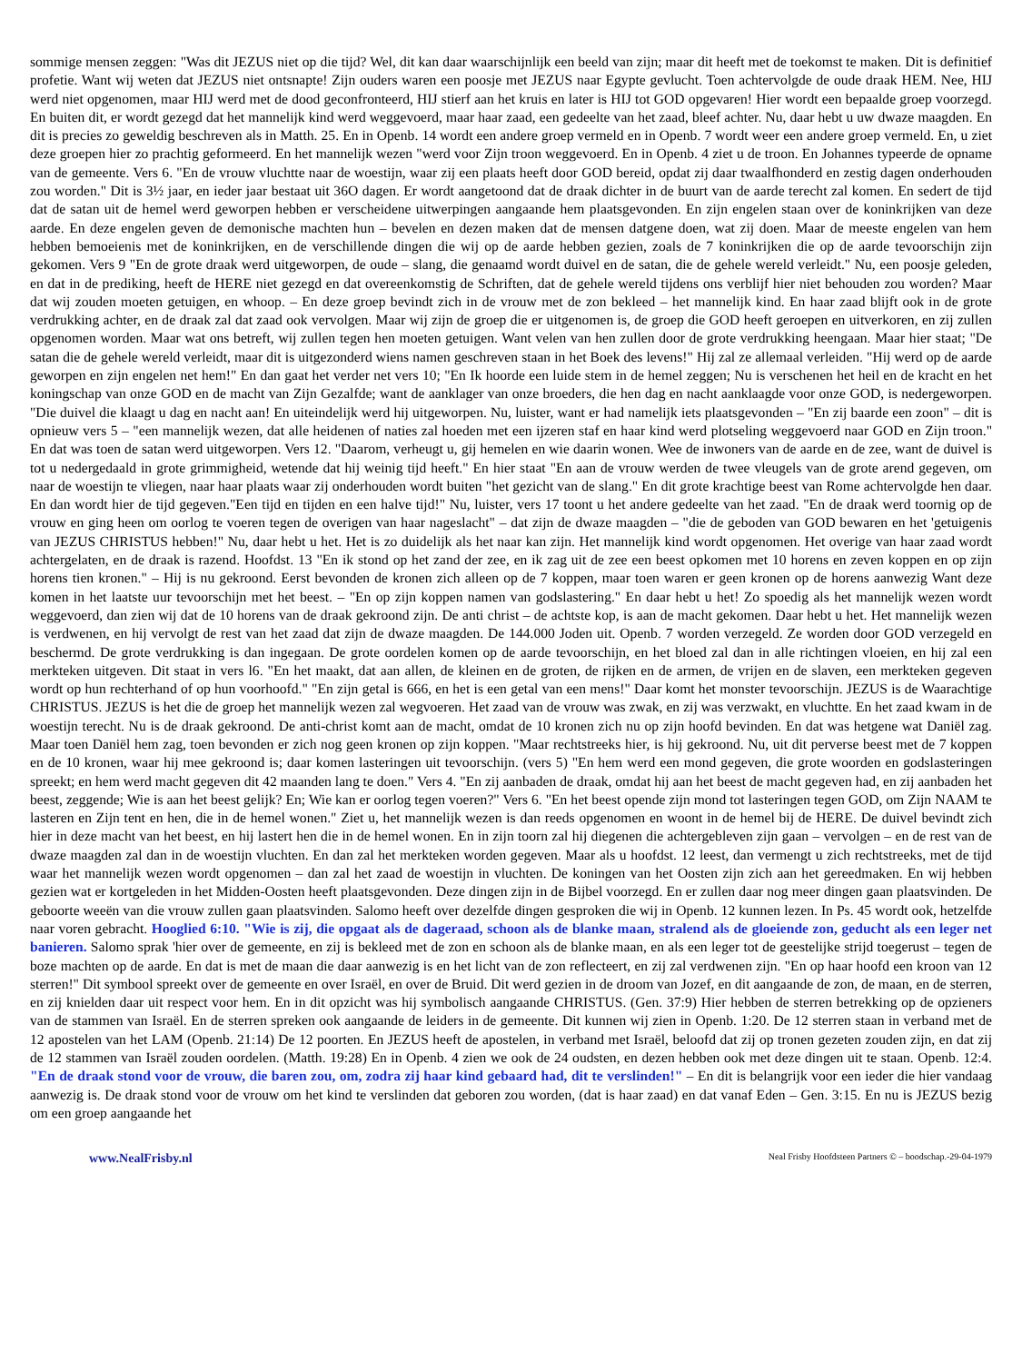sommige mensen zeggen: "Was dit JEZUS niet op die tijd? Wel, dit kan daar waarschijnlijk een beeld van zijn; maar dit heeft met de toekomst te maken. Dit is definitief profetie. Want wij weten dat JEZUS niet ontsnapte! Zijn ouders waren een poosje met JEZUS naar Egypte gevlucht. Toen achtervolgde de oude draak HEM. Nee, HIJ werd niet opgenomen, maar HIJ werd met de dood geconfronteerd, HIJ stierf aan het kruis en later is HIJ tot GOD opgevaren! Hier wordt een bepaalde groep voorzegd. En buiten dit, er wordt gezegd dat het mannelijk kind werd weggevoerd, maar haar zaad, een gedeelte van het zaad, bleef achter. Nu, daar hebt u uw dwaze maagden. En dit is precies zo geweldig beschreven als in Matth. 25. En in Openb. 14 wordt een andere groep vermeld en in Openb. 7 wordt weer een andere groep vermeld. En, u ziet deze groepen hier zo prachtig geformeerd. En het mannelijk wezen "werd voor Zijn troon weggevoerd. En in Openb. 4 ziet u de troon. En Johannes typeerde de opname van de gemeente. Vers 6. "En de vrouw vluchtte naar de woestijn, waar zij een plaats heeft door GOD bereid, opdat zij daar twaalfhonderd en zestig dagen onderhouden zou worden." Dit is 3½ jaar, en ieder jaar bestaat uit 36O dagen. Er wordt aangetoond dat de draak dichter in de buurt van de aarde terecht zal komen. En sedert de tijd dat de satan uit de hemel werd geworpen hebben er verscheidene uitwerpingen aangaande hem plaatsgevonden. En zijn engelen staan over de koninkrijken van deze aarde. En deze engelen geven de demonische machten hun – bevelen en dezen maken dat de mensen datgene doen, wat zij doen. Maar de meeste engelen van hem hebben bemoeienis met de koninkrijken, en de verschillende dingen die wij op de aarde hebben gezien, zoals de 7 koninkrijken die op de aarde tevoorschijn zijn gekomen. Vers 9 "En de grote draak werd uitgeworpen, de oude – slang, die genaamd wordt duivel en de satan, die de gehele wereld verleidt." Nu, een poosje geleden, en dat in de prediking, heeft de HERE niet gezegd en dat overeenkomstig de Schriften, dat de gehele wereld tijdens ons verblijf hier niet behouden zou worden? Maar dat wij zouden moeten getuigen, en whoop. – En deze groep bevindt zich in de vrouw met de zon bekleed – het mannelijk kind. En haar zaad blijft ook in de grote verdrukking achter, en de draak zal dat zaad ook vervolgen. Maar wij zijn de groep die er uitgenomen is, de groep die GOD heeft geroepen en uitverkoren, en zij zullen opgenomen worden. Maar wat ons betreft, wij zullen tegen hen moeten getuigen. Want velen van hen zullen door de grote verdrukking heengaan. Maar hier staat; "De satan die de gehele wereld verleidt, maar dit is uitgezonderd wiens namen geschreven staan in het Boek des levens!" Hij zal ze allemaal verleiden. "Hij werd op de aarde geworpen en zijn engelen net hem!" En dan gaat het verder net vers 10; "En Ik hoorde een luide stem in de hemel zeggen; Nu is verschenen het heil en de kracht en het koningschap van onze GOD en de macht van Zijn Gezalfde; want de aanklager van onze broeders, die hen dag en nacht aanklaagde voor onze GOD, is nedergeworpen. "Die duivel die klaagt u dag en nacht aan! En uiteindelijk werd hij uitgeworpen. Nu, luister, want er had namelijk iets plaatsgevonden – "En zij baarde een zoon" – dit is opnieuw vers 5 – "een mannelijk wezen, dat alle heidenen of naties zal hoeden met een ijzeren staf en haar kind werd plotseling weggevoerd naar GOD en Zijn troon." En dat was toen de satan werd uitgeworpen. Vers 12. "Daarom, verheugt u, gij hemelen en wie daarin wonen. Wee de inwoners van de aarde en de zee, want de duivel is tot u nedergedaald in grote grimmigheid, wetende dat hij weinig tijd heeft." En hier staat "En aan de vrouw werden de twee vleugels van de grote arend gegeven, om naar de woestijn te vliegen, naar haar plaats waar zij onderhouden wordt buiten "het gezicht van de slang." En dit grote krachtige beest van Rome achtervolgde hen daar. En dan wordt hier de tijd gegeven."Een tijd en tijden en een halve tijd!" Nu, luister, vers 17 toont u het andere gedeelte van het zaad. "En de draak werd toornig op de vrouw en ging heen om oorlog te voeren tegen de overigen van haar nageslacht" – dat zijn de dwaze maagden – "die de geboden van GOD bewaren en het 'getuigenis van JEZUS CHRISTUS hebben!" Nu, daar hebt u het. Het is zo duidelijk als het naar kan zijn. Het mannelijk kind wordt opgenomen. Het overige van haar zaad wordt achtergelaten, en de draak is razend. Hoofdst. 13 "En ik stond op het zand der zee, en ik zag uit de zee een beest opkomen met 10 horens en zeven koppen en op zijn horens tien kronen." – Hij is nu gekroond. Eerst bevonden de kronen zich alleen op de 7 koppen, maar toen waren er geen kronen op de horens aanwezig Want deze komen in het laatste uur tevoorschijn met het beest. – "En op zijn koppen namen van godslastering." En daar hebt u het! Zo spoedig als het mannelijk wezen wordt weggevoerd, dan zien wij dat de 10 horens van de draak gekroond zijn. De anti christ – de achtste kop, is aan de macht gekomen. Daar hebt u het. Het mannelijk wezen is verdwenen, en hij vervolgt de rest van het zaad dat zijn de dwaze maagden. De 144.000 Joden uit. Openb. 7 worden verzegeld. Ze worden door GOD verzegeld en beschermd. De grote verdrukking is dan ingegaan. De grote oordelen komen op de aarde tevoorschijn, en het bloed zal dan in alle richtingen vloeien, en hij zal een merkteken uitgeven. Dit staat in vers l6. "En het maakt, dat aan allen, de kleinen en de groten, de rijken en de armen, de vrijen en de slaven, een merkteken gegeven wordt op hun rechterhand of op hun voorhoofd." "En zijn getal is 666, en het is een getal van een mens!" Daar komt het monster tevoorschijn. JEZUS is de Waarachtige CHRISTUS. JEZUS is het die de groep het mannelijk wezen zal wegvoeren. Het zaad van de vrouw was zwak, en zij was verzwakt, en vluchtte. En het zaad kwam in de woestijn terecht. Nu is de draak gekroond. De anti-christ komt aan de macht, omdat de 10 kronen zich nu op zijn hoofd bevinden. En dat was hetgene wat Daniël zag. Maar toen Daniël hem zag, toen bevonden er zich nog geen kronen op zijn koppen. "Maar rechtstreeks hier, is hij gekroond. Nu, uit dit perverse beest met de 7 koppen en de 10 kronen, waar hij mee gekroond is; daar komen lasteringen uit tevoorschijn. (vers 5) "En hem werd een mond gegeven, die grote woorden en godslasteringen spreekt; en hem werd macht gegeven dit 42 maanden lang te doen." Vers 4. "En zij aanbaden de draak, omdat hij aan het beest de macht gegeven had, en zij aanbaden het beest, zeggende; Wie is aan het beest gelijk? En; Wie kan er oorlog tegen voeren?" Vers 6. "En het beest opende zijn mond tot lasteringen tegen GOD, om Zijn NAAM te lasteren en Zijn tent en hen, die in de hemel wonen." Ziet u, het mannelijk wezen is dan reeds opgenomen en woont in de hemel bij de HERE. De duivel bevindt zich hier in deze macht van het beest, en hij lastert hen die in de hemel wonen. En in zijn toorn zal hij diegenen die achtergebleven zijn gaan – vervolgen – en de rest van de dwaze maagden zal dan in de woestijn vluchten. En dan zal het merkteken worden gegeven. Maar als u hoofdst. 12 leest, dan vermengt u zich rechtstreeks, met de tijd waar het mannelijk wezen wordt opgenomen – dan zal het zaad de woestijn in vluchten. De koningen van het Oosten zijn zich aan het gereedmaken. En wij hebben gezien wat er kortgeleden in het Midden-Oosten heeft plaatsgevonden. Deze dingen zijn in de Bijbel voorzegd. En er zullen daar nog meer dingen gaan plaatsvinden. De geboorte weeën van die vrouw zullen gaan plaatsvinden. Salomo heeft over dezelfde dingen gesproken die wij in Openb. 12 kunnen lezen. In Ps. 45 wordt ook, hetzelfde naar voren gebracht. Hooglied 6:10. "Wie is zij, die opgaat als de dageraad, schoon als de blanke maan, stralend als de gloeiende zon, geducht als een leger net banieren. Salomo sprak 'hier over de gemeente, en zij is bekleed met de zon en schoon als de blanke maan, en als een leger tot de geestelijke strijd toegerust – tegen de boze machten op de aarde. En dat is met de maan die daar aanwezig is en het licht van de zon reflecteert, en zij zal verdwenen zijn. "En op haar hoofd een kroon van 12 sterren!" Dit symbool spreekt over de gemeente en over Israël, en over de Bruid. Dit werd gezien in de droom van Jozef, en dit aangaande de zon, de maan, en de sterren, en zij knielden daar uit respect voor hem. En in dit opzicht was hij symbolisch aangaande CHRISTUS. (Gen. 37:9) Hier hebben de sterren betrekking op de opzieners van de stammen van Israël. En de sterren spreken ook aangaande de leiders in de gemeente. Dit kunnen wij zien in Openb. 1:20. De 12 sterren staan in verband met de 12 apostelen van het LAM (Openb. 21:14) De 12 poorten. En JEZUS heeft de apostelen, in verband met Israël, beloofd dat zij op tronen gezeten zouden zijn, en dat zij de 12 stammen van Israël zouden oordelen. (Matth. 19:28) En in Openb. 4 zien we ook de 24 oudsten, en dezen hebben ook met deze dingen uit te staan. Openb. 12:4. "En de draak stond voor de vrouw, die baren zou, om, zodra zij haar kind gebaard had, dit te verslinden!" – En dit is belangrijk voor een ieder die hier vandaag aanwezig is. De draak stond voor de vrouw om het kind te verslinden dat geboren zou worden, (dat is haar zaad) en dat vanaf Eden – Gen. 3:15. En nu is JEZUS bezig om een groep aangaande het
www.NealFrisby.nl Neal Frisby Hoofdsteen Partners © – boodschap.-29-04-1979